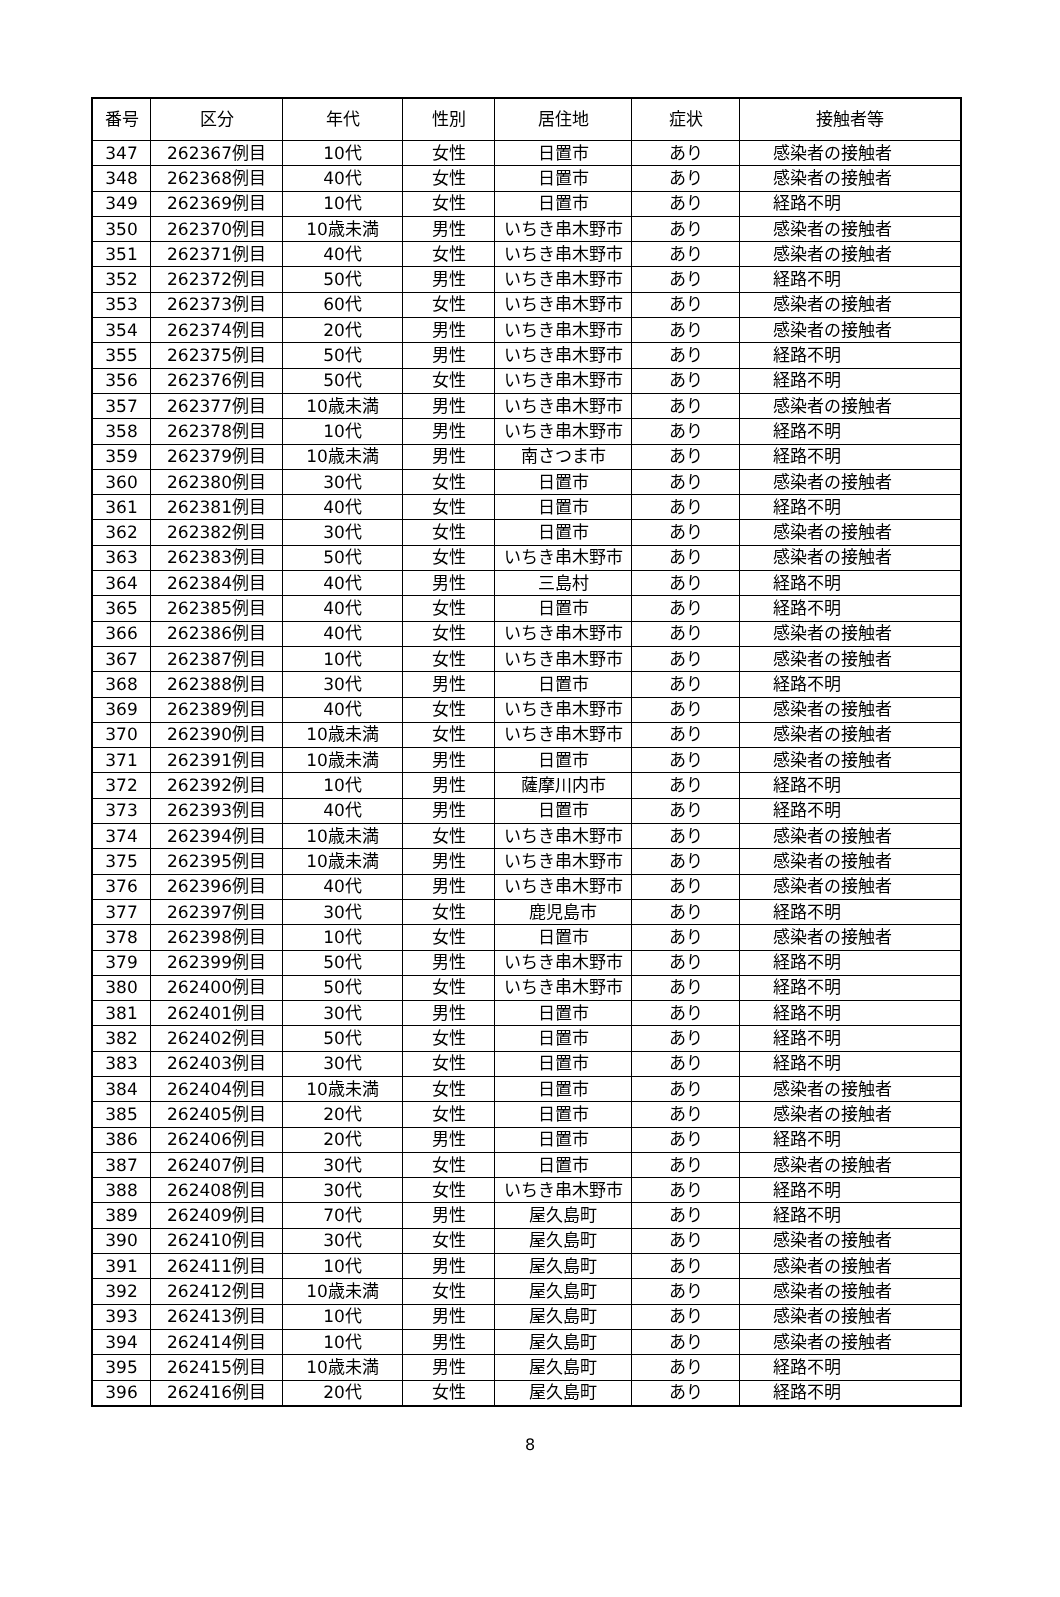| 番号 | 区分 | 年代 | 性別 | 居住地 | 症状 | 接触者等 |
| --- | --- | --- | --- | --- | --- | --- |
| 347 | 262367例目 | 10代 | 女性 | 日置市 | あり | 感染者の接触者 |
| 348 | 262368例目 | 40代 | 女性 | 日置市 | あり | 感染者の接触者 |
| 349 | 262369例目 | 10代 | 女性 | 日置市 | あり | 経路不明 |
| 350 | 262370例目 | 10歳未満 | 男性 | いちき串木野市 | あり | 感染者の接触者 |
| 351 | 262371例目 | 40代 | 女性 | いちき串木野市 | あり | 感染者の接触者 |
| 352 | 262372例目 | 50代 | 男性 | いちき串木野市 | あり | 経路不明 |
| 353 | 262373例目 | 60代 | 女性 | いちき串木野市 | あり | 感染者の接触者 |
| 354 | 262374例目 | 20代 | 男性 | いちき串木野市 | あり | 感染者の接触者 |
| 355 | 262375例目 | 50代 | 男性 | いちき串木野市 | あり | 経路不明 |
| 356 | 262376例目 | 50代 | 女性 | いちき串木野市 | あり | 経路不明 |
| 357 | 262377例目 | 10歳未満 | 男性 | いちき串木野市 | あり | 感染者の接触者 |
| 358 | 262378例目 | 10代 | 男性 | いちき串木野市 | あり | 経路不明 |
| 359 | 262379例目 | 10歳未満 | 男性 | 南さつま市 | あり | 経路不明 |
| 360 | 262380例目 | 30代 | 女性 | 日置市 | あり | 感染者の接触者 |
| 361 | 262381例目 | 40代 | 女性 | 日置市 | あり | 経路不明 |
| 362 | 262382例目 | 30代 | 女性 | 日置市 | あり | 感染者の接触者 |
| 363 | 262383例目 | 50代 | 女性 | いちき串木野市 | あり | 感染者の接触者 |
| 364 | 262384例目 | 40代 | 男性 | 三島村 | あり | 経路不明 |
| 365 | 262385例目 | 40代 | 女性 | 日置市 | あり | 経路不明 |
| 366 | 262386例目 | 40代 | 女性 | いちき串木野市 | あり | 感染者の接触者 |
| 367 | 262387例目 | 10代 | 女性 | いちき串木野市 | あり | 感染者の接触者 |
| 368 | 262388例目 | 30代 | 男性 | 日置市 | あり | 経路不明 |
| 369 | 262389例目 | 40代 | 女性 | いちき串木野市 | あり | 感染者の接触者 |
| 370 | 262390例目 | 10歳未満 | 女性 | いちき串木野市 | あり | 感染者の接触者 |
| 371 | 262391例目 | 10歳未満 | 男性 | 日置市 | あり | 感染者の接触者 |
| 372 | 262392例目 | 10代 | 男性 | 薩摩川内市 | あり | 経路不明 |
| 373 | 262393例目 | 40代 | 男性 | 日置市 | あり | 経路不明 |
| 374 | 262394例目 | 10歳未満 | 女性 | いちき串木野市 | あり | 感染者の接触者 |
| 375 | 262395例目 | 10歳未満 | 男性 | いちき串木野市 | あり | 感染者の接触者 |
| 376 | 262396例目 | 40代 | 男性 | いちき串木野市 | あり | 感染者の接触者 |
| 377 | 262397例目 | 30代 | 女性 | 鹿児島市 | あり | 経路不明 |
| 378 | 262398例目 | 10代 | 女性 | 日置市 | あり | 感染者の接触者 |
| 379 | 262399例目 | 50代 | 男性 | いちき串木野市 | あり | 経路不明 |
| 380 | 262400例目 | 50代 | 女性 | いちき串木野市 | あり | 経路不明 |
| 381 | 262401例目 | 30代 | 男性 | 日置市 | あり | 経路不明 |
| 382 | 262402例目 | 50代 | 女性 | 日置市 | あり | 経路不明 |
| 383 | 262403例目 | 30代 | 女性 | 日置市 | あり | 経路不明 |
| 384 | 262404例目 | 10歳未満 | 女性 | 日置市 | あり | 感染者の接触者 |
| 385 | 262405例目 | 20代 | 女性 | 日置市 | あり | 感染者の接触者 |
| 386 | 262406例目 | 20代 | 男性 | 日置市 | あり | 経路不明 |
| 387 | 262407例目 | 30代 | 女性 | 日置市 | あり | 感染者の接触者 |
| 388 | 262408例目 | 30代 | 女性 | いちき串木野市 | あり | 経路不明 |
| 389 | 262409例目 | 70代 | 男性 | 屋久島町 | あり | 経路不明 |
| 390 | 262410例目 | 30代 | 女性 | 屋久島町 | あり | 感染者の接触者 |
| 391 | 262411例目 | 10代 | 男性 | 屋久島町 | あり | 感染者の接触者 |
| 392 | 262412例目 | 10歳未満 | 女性 | 屋久島町 | あり | 感染者の接触者 |
| 393 | 262413例目 | 10代 | 男性 | 屋久島町 | あり | 感染者の接触者 |
| 394 | 262414例目 | 10代 | 男性 | 屋久島町 | あり | 感染者の接触者 |
| 395 | 262415例目 | 10歳未満 | 男性 | 屋久島町 | あり | 経路不明 |
| 396 | 262416例目 | 20代 | 女性 | 屋久島町 | あり | 経路不明 |
8